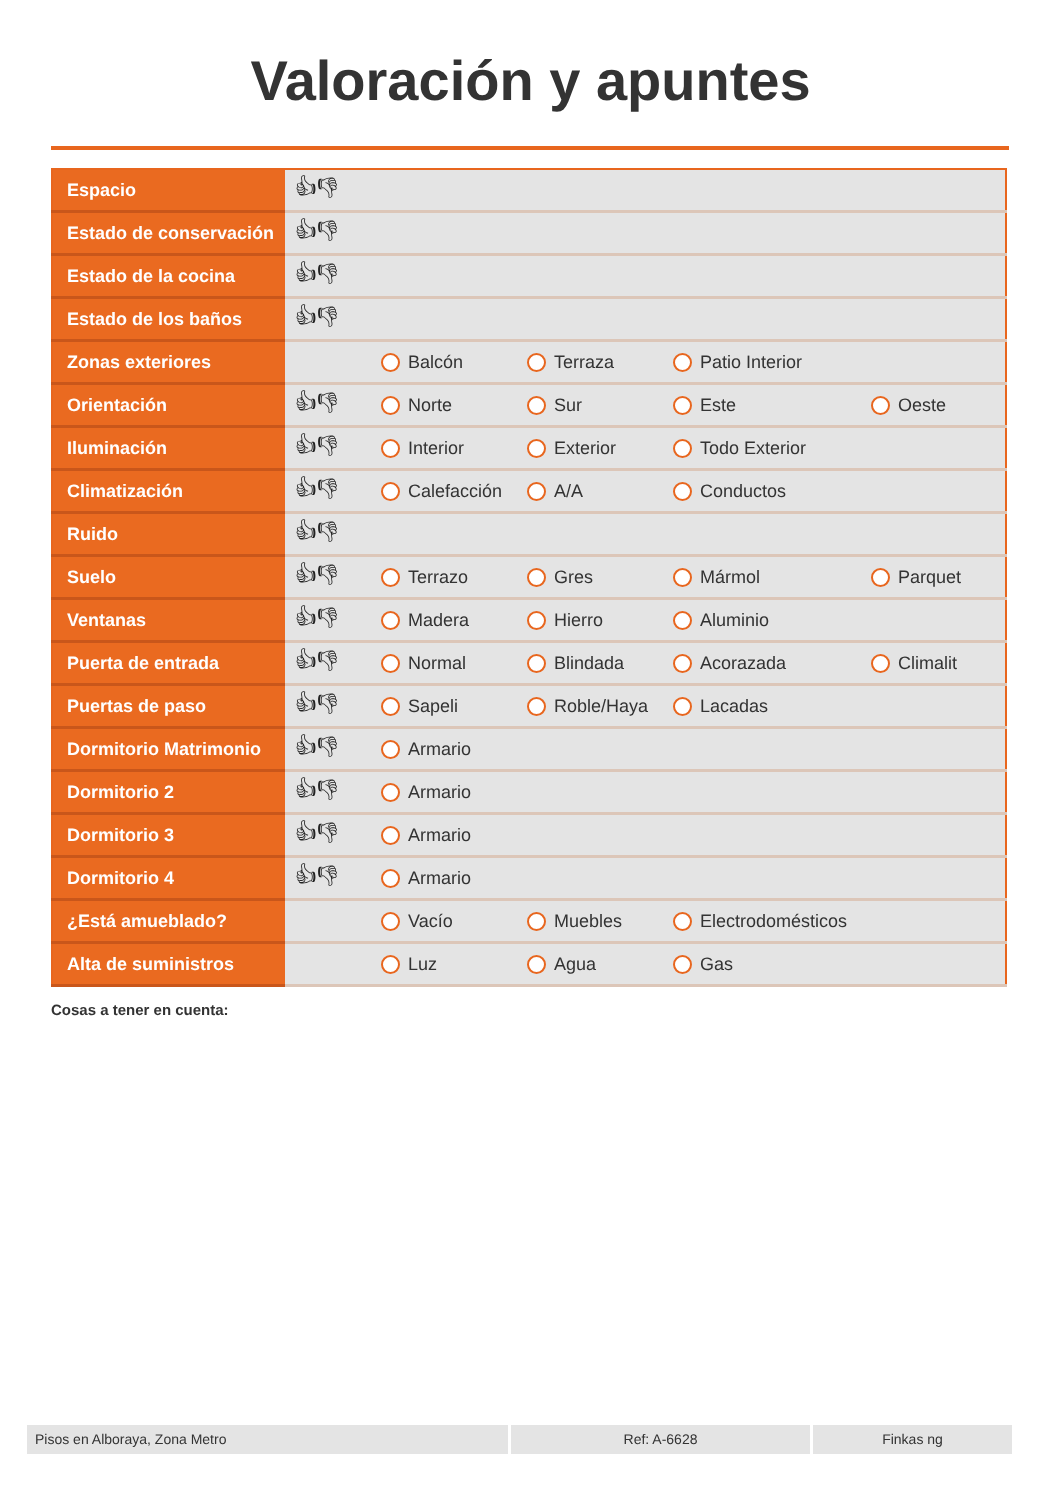Valoración y apuntes
| Espacio | 👍︎👎︎ | | | | |
| Estado de conservación | 👍︎👎︎ | | | | |
| Estado de la cocina | 👍︎👎︎ | | | | |
| Estado de los baños | 👍︎👎︎ | | | | |
| Zonas exteriores | | Balcón | Terraza | Patio Interior | |
| Orientación | 👍︎👎︎ | Norte | Sur | Este | Oeste |
| Iluminación | 👍︎👎︎ | Interior | Exterior | Todo Exterior | |
| Climatización | 👍︎👎︎ | Calefacción | A/A | Conductos | |
| Ruido | 👍︎👎︎ | | | | |
| Suelo | 👍︎👎︎ | Terrazo | Gres | Mármol | Parquet |
| Ventanas | 👍︎👎︎ | Madera | Hierro | Aluminio | |
| Puerta de entrada | 👍︎👎︎ | Normal | Blindada | Acorazada | Climalit |
| Puertas de paso | 👍︎👎︎ | Sapeli | Roble/Haya | Lacadas | |
| Dormitorio Matrimonio | 👍︎👎︎ | Armario | | | |
| Dormitorio 2 | 👍︎👎︎ | Armario | | | |
| Dormitorio 3 | 👍︎👎︎ | Armario | | | |
| Dormitorio 4 | 👍︎👎︎ | Armario | | | |
| ¿Está amueblado? | | Vacío | Muebles | Electrodomésticos | |
| Alta de suministros | | Luz | Agua | Gas | |
Cosas a tener en cuenta:
Pisos en Alboraya, Zona Metro Ref: A-6628 Finkas ng